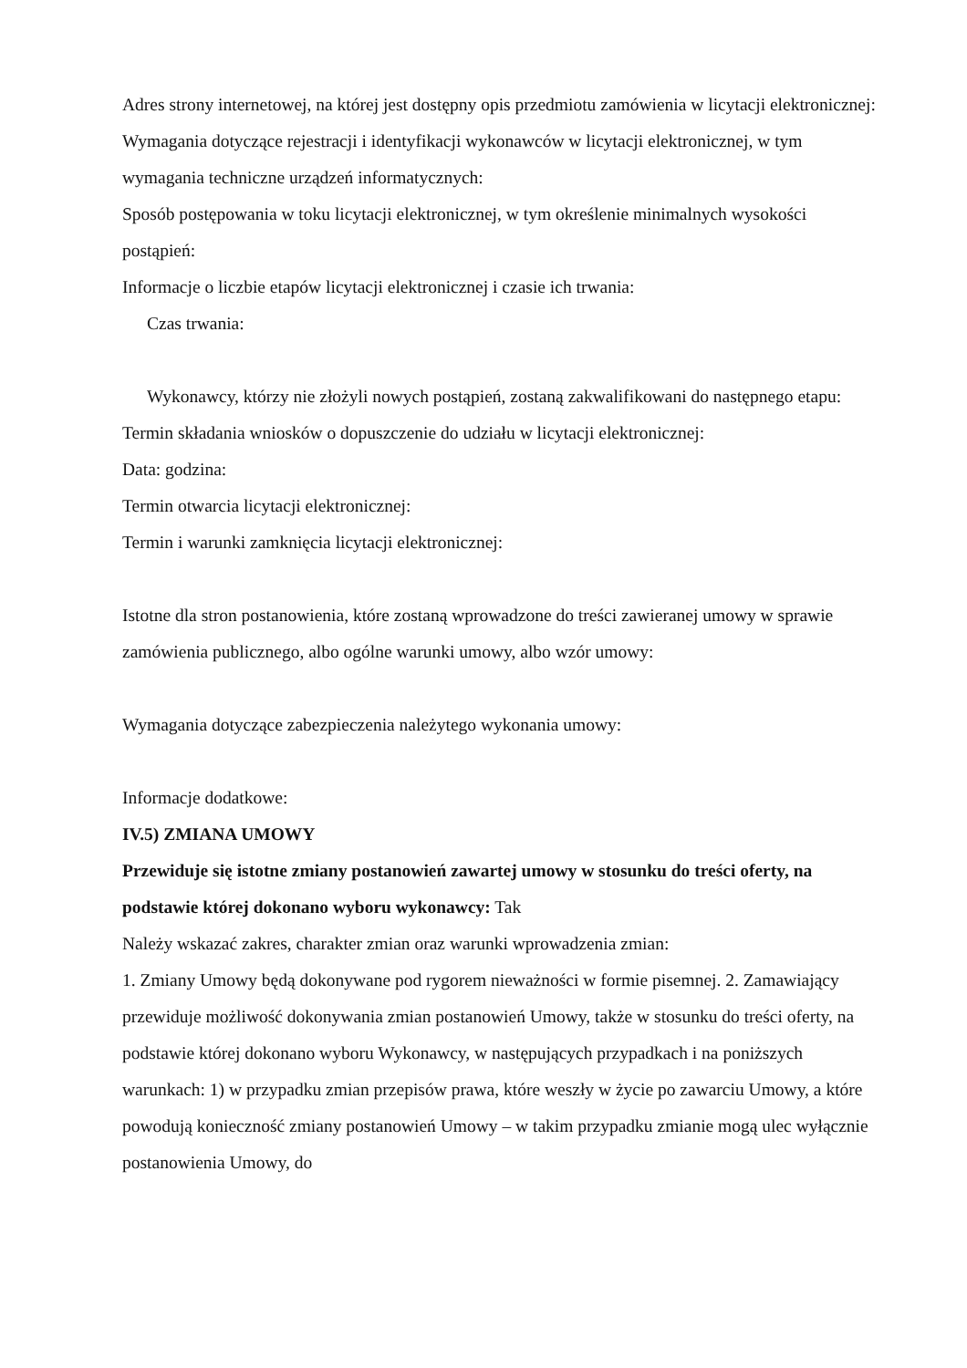Adres strony internetowej, na której jest dostępny opis przedmiotu zamówienia w licytacji elektronicznej:
Wymagania dotyczące rejestracji i identyfikacji wykonawców w licytacji elektronicznej, w tym wymagania techniczne urządzeń informatycznych:
Sposób postępowania w toku licytacji elektronicznej, w tym określenie minimalnych wysokości postąpień:
Informacje o liczbie etapów licytacji elektronicznej i czasie ich trwania:
Czas trwania:
Wykonawcy, którzy nie złożyli nowych postąpień, zostaną zakwalifikowani do następnego etapu:
Termin składania wniosków o dopuszczenie do udziału w licytacji elektronicznej:
Data: godzina:
Termin otwarcia licytacji elektronicznej:
Termin i warunki zamknięcia licytacji elektronicznej:
Istotne dla stron postanowienia, które zostaną wprowadzone do treści zawieranej umowy w sprawie zamówienia publicznego, albo ogólne warunki umowy, albo wzór umowy:
Wymagania dotyczące zabezpieczenia należytego wykonania umowy:
Informacje dodatkowe:
IV.5) ZMIANA UMOWY
Przewiduje się istotne zmiany postanowień zawartej umowy w stosunku do treści oferty, na podstawie której dokonano wyboru wykonawcy: Tak
Należy wskazać zakres, charakter zmian oraz warunki wprowadzenia zmian:
1. Zmiany Umowy będą dokonywane pod rygorem nieważności w formie pisemnej. 2. Zamawiający przewiduje możliwość dokonywania zmian postanowień Umowy, także w stosunku do treści oferty, na podstawie której dokonano wyboru Wykonawcy, w następujących przypadkach i na poniższych warunkach: 1) w przypadku zmian przepisów prawa, które weszły w życie po zawarciu Umowy, a które powodują konieczność zmiany postanowień Umowy – w takim przypadku zmianie mogą ulec wyłącznie postanowienia Umowy, do